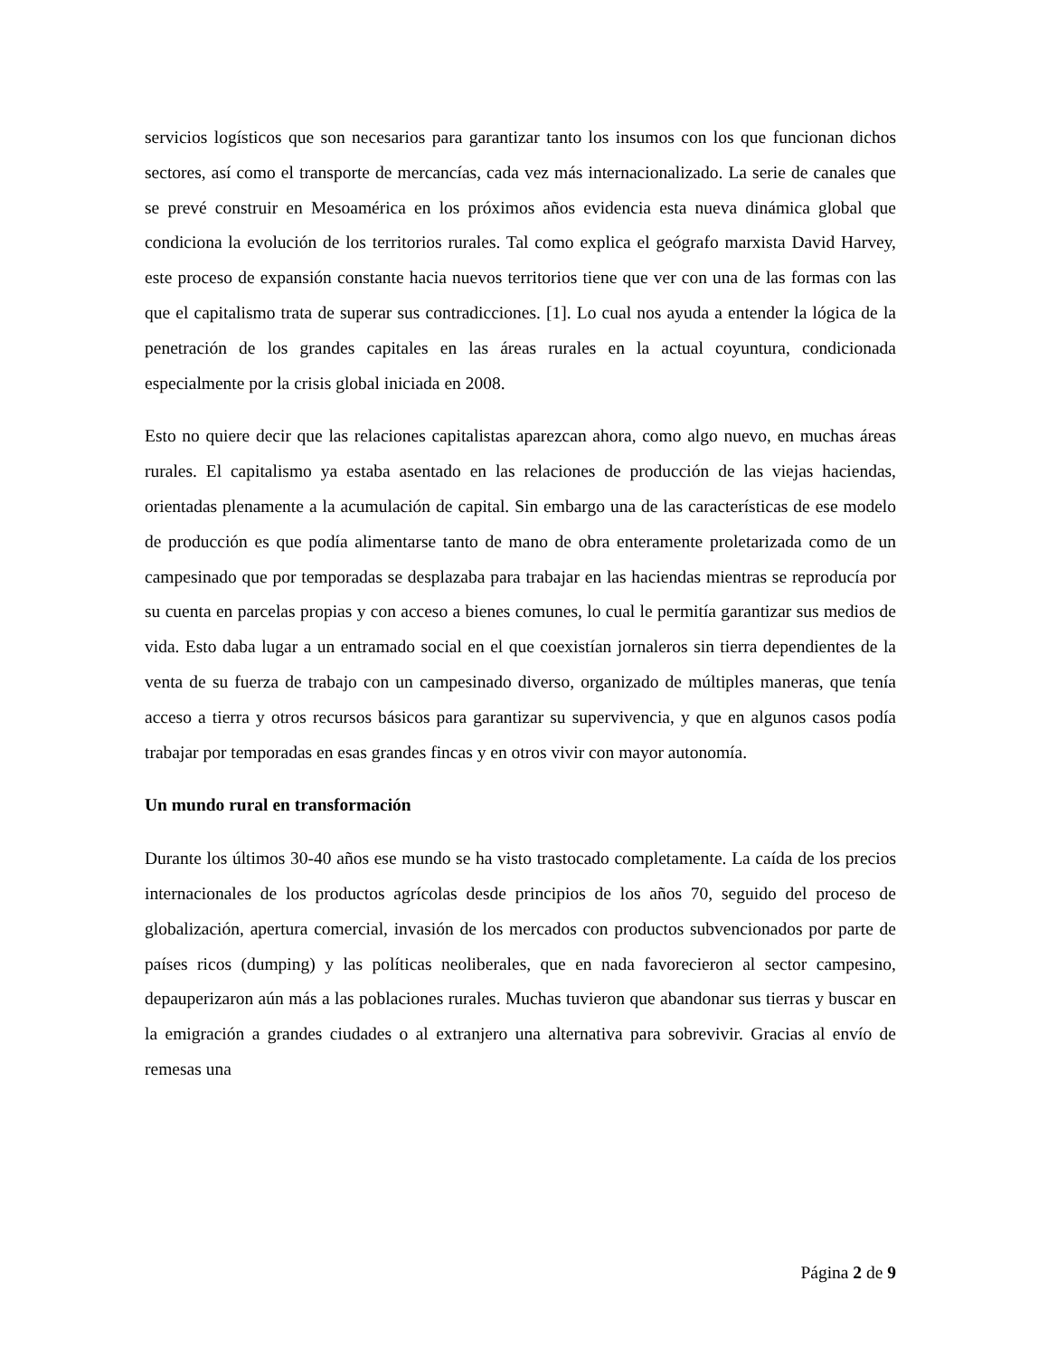servicios logísticos que son necesarios para garantizar tanto los insumos con los que funcionan dichos sectores, así como el transporte de mercancías, cada vez más internacionalizado. La serie de canales que se prevé construir en Mesoamérica en los próximos años evidencia esta nueva dinámica global que condiciona la evolución de los territorios rurales. Tal como explica el geógrafo marxista David Harvey, este proceso de expansión constante hacia nuevos territorios tiene que ver con una de las formas con las que el capitalismo trata de superar sus contradicciones. [1]. Lo cual nos ayuda a entender la lógica de la penetración de los grandes capitales en las áreas rurales en la actual coyuntura, condicionada especialmente por la crisis global iniciada en 2008.
Esto no quiere decir que las relaciones capitalistas aparezcan ahora, como algo nuevo, en muchas áreas rurales. El capitalismo ya estaba asentado en las relaciones de producción de las viejas haciendas, orientadas plenamente a la acumulación de capital. Sin embargo una de las características de ese modelo de producción es que podía alimentarse tanto de mano de obra enteramente proletarizada como de un campesinado que por temporadas se desplazaba para trabajar en las haciendas mientras se reproducía por su cuenta en parcelas propias y con acceso a bienes comunes, lo cual le permitía garantizar sus medios de vida. Esto daba lugar a un entramado social en el que coexistían jornaleros sin tierra dependientes de la venta de su fuerza de trabajo con un campesinado diverso, organizado de múltiples maneras, que tenía acceso a tierra y otros recursos básicos para garantizar su supervivencia, y que en algunos casos podía trabajar por temporadas en esas grandes fincas y en otros vivir con mayor autonomía.
Un mundo rural en transformación
Durante los últimos 30-40 años ese mundo se ha visto trastocado completamente. La caída de los precios internacionales de los productos agrícolas desde principios de los años 70, seguido del proceso de globalización, apertura comercial, invasión de los mercados con productos subvencionados por parte de países ricos (dumping) y las políticas neoliberales, que en nada favorecieron al sector campesino, depauperizaron aún más a las poblaciones rurales. Muchas tuvieron que abandonar sus tierras y buscar en la emigración a grandes ciudades o al extranjero una alternativa para sobrevivir. Gracias al envío de remesas una
Página 2 de 9